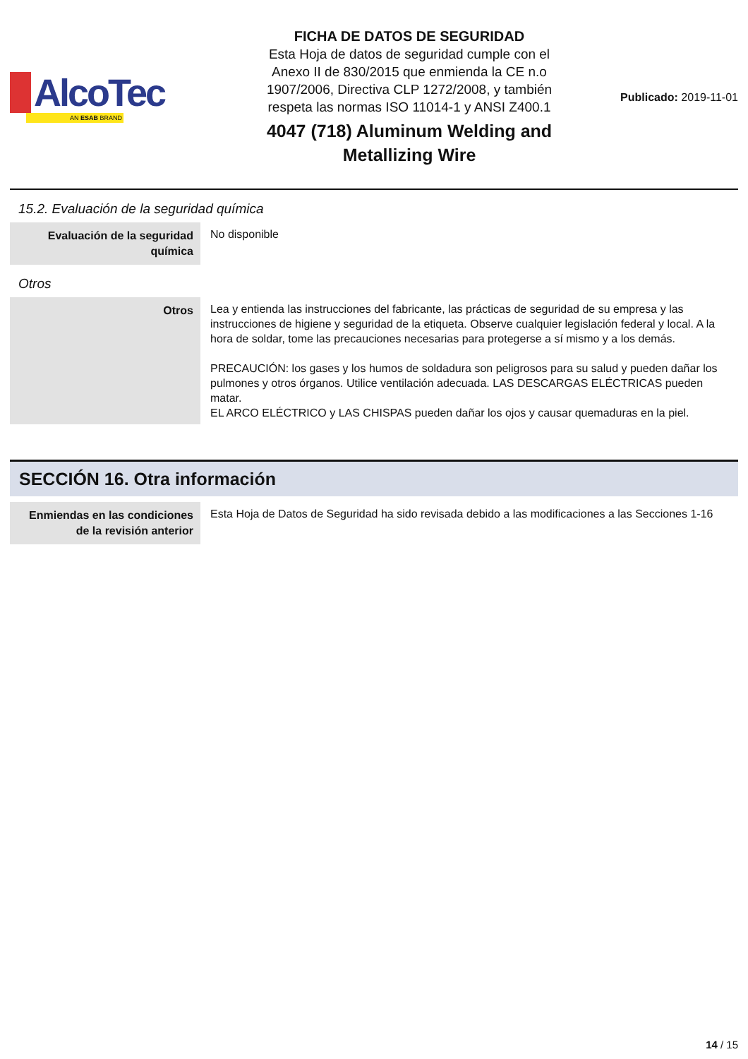AlcoTec
AN ESAB BRAND
FICHA DE DATOS DE SEGURIDAD
Esta Hoja de datos de seguridad cumple con el
Anexo II de 830/2015 que enmienda la CE n.o
1907/2006, Directiva CLP 1272/2008, y también
respeta las normas ISO 11014-1 y ANSI Z400.1
4047 (718) Aluminum Welding and
Metallizing Wire
Publicado: 2019-11-01
15.2. Evaluación de la seguridad química
| Evaluación de la seguridad química | No disponible |
Otros
| Otros | Lea y entienda las instrucciones del fabricante, las prácticas de seguridad de su empresa y las instrucciones de higiene y seguridad de la etiqueta. Observe cualquier legislación federal y local. A la hora de soldar, tome las precauciones necesarias para protegerse a sí mismo y a los demás. PRECAUCIÓN: los gases y los humos de soldadura son peligrosos para su salud y pueden dañar los pulmones y otros órganos. Utilice ventilación adecuada. LAS DESCARGAS ELÉCTRICAS pueden matar. EL ARCO ELÉCTRICO y LAS CHISPAS pueden dañar los ojos y causar quemaduras en la piel. |
SECCIÓN 16. Otra información
| Enmiendas en las condiciones de la revisión anterior | Esta Hoja de Datos de Seguridad ha sido revisada debido a las modificaciones a las Secciones 1-16 |
14 / 15